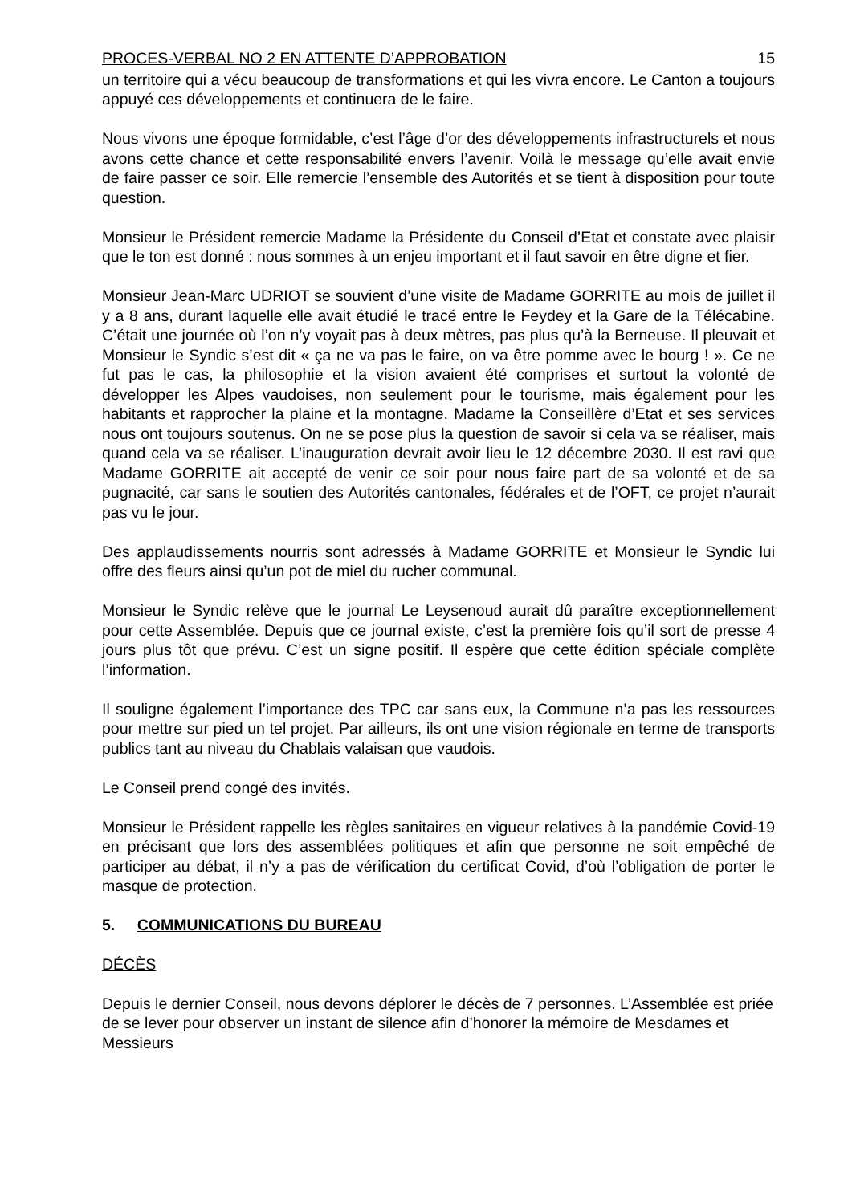PROCES-VERBAL NO 2 EN ATTENTE D’APPROBATION 15
un territoire qui a vécu beaucoup de transformations et qui les vivra encore. Le Canton a toujours appuyé ces développements et continuera de le faire.
Nous vivons une époque formidable, c’est l’âge d’or des développements infrastructurels et nous avons cette chance et cette responsabilité envers l’avenir. Voilà le message qu’elle avait envie de faire passer ce soir. Elle remercie l’ensemble des Autorités et se tient à disposition pour toute question.
Monsieur le Président remercie Madame la Présidente du Conseil d’Etat et constate avec plaisir que le ton est donné : nous sommes à un enjeu important et il faut savoir en être digne et fier.
Monsieur Jean-Marc UDRIOT se souvient d’une visite de Madame GORRITE au mois de juillet il y a 8 ans, durant laquelle elle avait étudié le tracé entre le Feydey et la Gare de la Télécabine. C’était une journée où l’on n’y voyait pas à deux mètres, pas plus qu’à la Berneuse. Il pleuvait et Monsieur le Syndic s’est dit « ça ne va pas le faire, on va être pomme avec le bourg ! ». Ce ne fut pas le cas, la philosophie et la vision avaient été comprises et surtout la volonté de développer les Alpes vaudoises, non seulement pour le tourisme, mais également pour les habitants et rapprocher la plaine et la montagne. Madame la Conseillère d’Etat et ses services nous ont toujours soutenus. On ne se pose plus la question de savoir si cela va se réaliser, mais quand cela va se réaliser. L’inauguration devrait avoir lieu le 12 décembre 2030. Il est ravi que Madame GORRITE ait accepté de venir ce soir pour nous faire part de sa volonté et de sa pugnacité, car sans le soutien des Autorités cantonales, fédérales et de l’OFT, ce projet n’aurait pas vu le jour.
Des applaudissements nourris sont adressés à Madame GORRITE et Monsieur le Syndic lui offre des fleurs ainsi qu’un pot de miel du rucher communal.
Monsieur le Syndic relève que le journal Le Leysenoud aurait dû paraître exceptionnellement pour cette Assemblée. Depuis que ce journal existe, c’est la première fois qu’il sort de presse 4 jours plus tôt que prévu. C’est un signe positif. Il espère que cette édition spéciale complète l’information.
Il souligne également l’importance des TPC car sans eux, la Commune n’a pas les ressources pour mettre sur pied un tel projet. Par ailleurs, ils ont une vision régionale en terme de transports publics tant au niveau du Chablais valaisan que vaudois.
Le Conseil prend congé des invités.
Monsieur le Président rappelle les règles sanitaires en vigueur relatives à la pandémie Covid-19 en précisant que lors des assemblées politiques et afin que personne ne soit empêché de participer au débat, il n’y a pas de vérification du certificat Covid, d’où l’obligation de porter le masque de protection.
5. COMMUNICATIONS DU BUREAU
DÉCÈS
Depuis le dernier Conseil, nous devons déplorer le décès de 7 personnes. L’Assemblée est priée de se lever pour observer un instant de silence afin d’honorer la mémoire de Mesdames et Messieurs